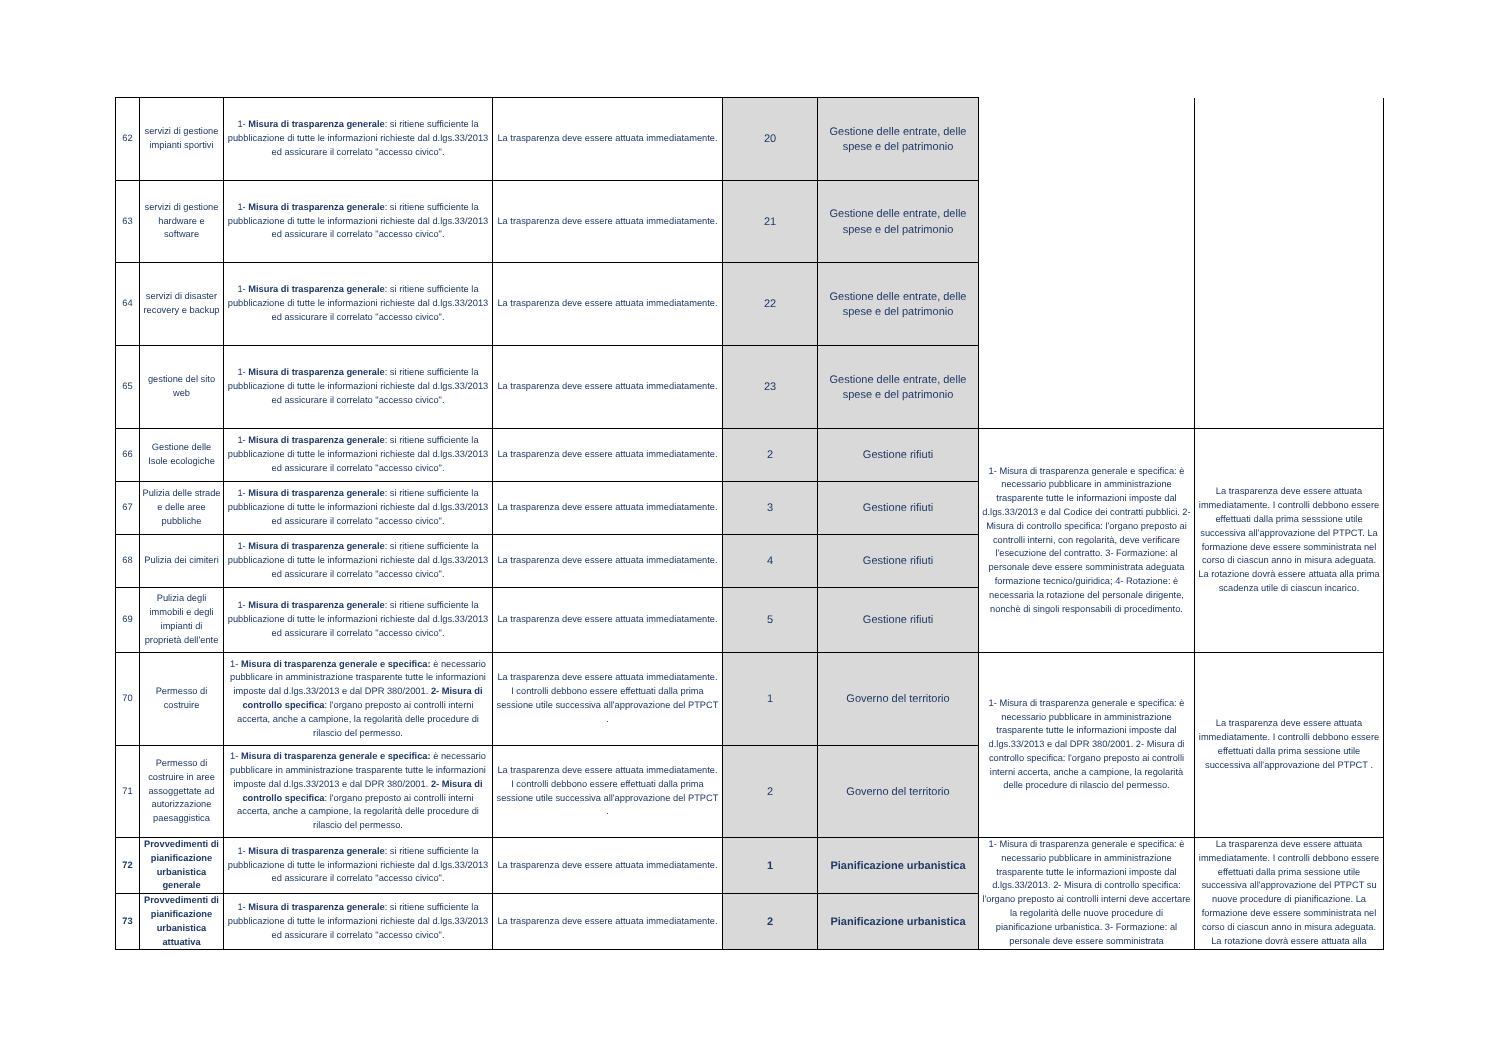| 62 | servizi di gestione impianti sportivi | 1- Misura di trasparenza generale : si ritiene sufficiente la pubblicazione di tutte le informazioni richieste dal d.lgs.33/2013 ed assicurare il correlato "accesso civico". | La trasparenza deve essere attuata immediatamente. | 20 | Gestione delle entrate, delle spese e del patrimonio | | |
| 63 | servizi di gestione hardware e software | 1- Misura di trasparenza generale : si ritiene sufficiente la pubblicazione di tutte le informazioni richieste dal d.lgs.33/2013 ed assicurare il correlato "accesso civico". | La trasparenza deve essere attuata immediatamente. | 21 | Gestione delle entrate, delle spese e del patrimonio | | |
| 64 | servizi di disaster recovery e backup | 1- Misura di trasparenza generale : si ritiene sufficiente la pubblicazione di tutte le informazioni richieste dal d.lgs.33/2013 ed assicurare il correlato "accesso civico". | La trasparenza deve essere attuata immediatamente. | 22 | Gestione delle entrate, delle spese e del patrimonio | | |
| 65 | gestione del sito web | 1- Misura di trasparenza generale : si ritiene sufficiente la pubblicazione di tutte le informazioni richieste dal d.lgs.33/2013 ed assicurare il correlato "accesso civico". | La trasparenza deve essere attuata immediatamente. | 23 | Gestione delle entrate, delle spese e del patrimonio | | |
| 66 | Gestione delle Isole ecologiche | 1- Misura di trasparenza generale : si ritiene sufficiente la pubblicazione di tutte le informazioni richieste dal d.lgs.33/2013 ed assicurare il correlato "accesso civico". | La trasparenza deve essere attuata immediatamente. | 2 | Gestione rifiuti | 1- Misura di trasparenza generale e specifica: è necessario pubblicare in amministrazione trasparente tutte le informazioni imposte dal d.lgs.33/2013 e dal Codice dei contratti pubblici. 2- Misura di controllo specifica: l'organo preposto ai controlli interni, con regolarità, deve verificare l'esecuzione del contratto. 3- Formazione: al personale deve essere somministrata adeguata formazione tecnico/guiridica; 4- Rotazione: è necessaria la rotazione del personale dirigente, nonchè di singoli responsabili di procedimento. | La trasparenza deve essere attuata immediatamente. I controlli debbono essere effettuati dalla prima sesssione utile successiva all'approvazione del PTPCT. La formazione deve essere somministrata nel corso di ciascun anno in misura adeguata. La rotazione dovrà essere attuata alla prima scadenza utile di ciascun incarico. |
| 67 | Pulizia delle strade e delle aree pubbliche | 1- Misura di trasparenza generale : si ritiene sufficiente la pubblicazione di tutte le informazioni richieste dal d.lgs.33/2013 ed assicurare il correlato "accesso civico". | La trasparenza deve essere attuata immediatamente. | 3 | Gestione rifiuti | | |
| 68 | Pulizia dei cimiteri | 1- Misura di trasparenza generale : si ritiene sufficiente la pubblicazione di tutte le informazioni richieste dal d.lgs.33/2013 ed assicurare il correlato "accesso civico". | La trasparenza deve essere attuata immediatamente. | 4 | Gestione rifiuti | | |
| 69 | Pulizia degli immobili e degli impianti di proprietà dell'ente | 1- Misura di trasparenza generale : si ritiene sufficiente la pubblicazione di tutte le informazioni richieste dal d.lgs.33/2013 ed assicurare il correlato "accesso civico". | La trasparenza deve essere attuata immediatamente. | 5 | Gestione rifiuti | | |
| 70 | Permesso di costruire | 1- Misura di trasparenza generale e specifica: è necessario pubblicare in amministrazione trasparente tutte le informazioni imposte dal d.lgs.33/2013 e dal DPR 380/2001. 2- Misura di controllo specifica : l'organo preposto ai controlli interni accerta, anche a campione, la regolarità delle procedure di rilascio del permesso. | La trasparenza deve essere attuata immediatamente. I controlli debbono essere effettuati dalla prima sessione utile successiva all'approvazione del PTPCT . | 1 | Governo del territorio | 1- Misura di trasparenza generale e specifica: è necessario pubblicare in amministrazione trasparente tutte le informazioni imposte dal d.lgs.33/2013 e dal DPR 380/2001. 2- Misura di controllo specifica: l'organo preposto ai controlli interni accerta, anche a campione, la regolarità delle procedure di rilascio del permesso. | La trasparenza deve essere attuata immediatamente. I controlli debbono essere effettuati dalla prima sessione utile successiva all'approvazione del PTPCT . |
| 71 | Permesso di costruire in aree assoggettate ad autorizzazione paesaggistica | 1- Misura di trasparenza generale e specifica: è necessario pubblicare in amministrazione trasparente tutte le informazioni imposte dal d.lgs.33/2013 e dal DPR 380/2001. 2- Misura di controllo specifica : l'organo preposto ai controlli interni accerta, anche a campione, la regolarità delle procedure di rilascio del permesso. | La trasparenza deve essere attuata immediatamente. I controlli debbono essere effettuati dalla prima sessione utile successiva all'approvazione del PTPCT . | 2 | Governo del territorio | | |
| 72 | Provvedimenti di pianificazione urbanistica generale | 1- Misura di trasparenza generale : si ritiene sufficiente la pubblicazione di tutte le informazioni richieste dal d.lgs.33/2013 ed assicurare il correlato "accesso civico". | La trasparenza deve essere attuata immediatamente. | 1 | Pianificazione urbanistica | 1- Misura di trasparenza generale e specifica: è necessario pubblicare in amministrazione trasparente tutte le informazioni imposte dal d.lgs.33/2013. 2- Misura di controllo specifica: l'organo preposto ai controlli interni deve accertare la regolarità delle nuove procedure di pianificazione urbanistica. 3- Formazione: al personale deve essere somministrata | La trasparenza deve essere attuata immediatamente. I controlli debbono essere effettuati dalla prima sessione utile successiva all'approvazione del PTPCT su nuove procedure di pianificazione. La formazione deve essere somministrata nel corso di ciascun anno in misura adeguata. La rotazione dovrà essere attuata alla |
| 73 | Provvedimenti di pianificazione urbanistica attuativa | 1- Misura di trasparenza generale : si ritiene sufficiente la pubblicazione di tutte le informazioni richieste dal d.lgs.33/2013 ed assicurare il correlato "accesso civico". | La trasparenza deve essere attuata immediatamente. | 2 | Pianificazione urbanistica | | |